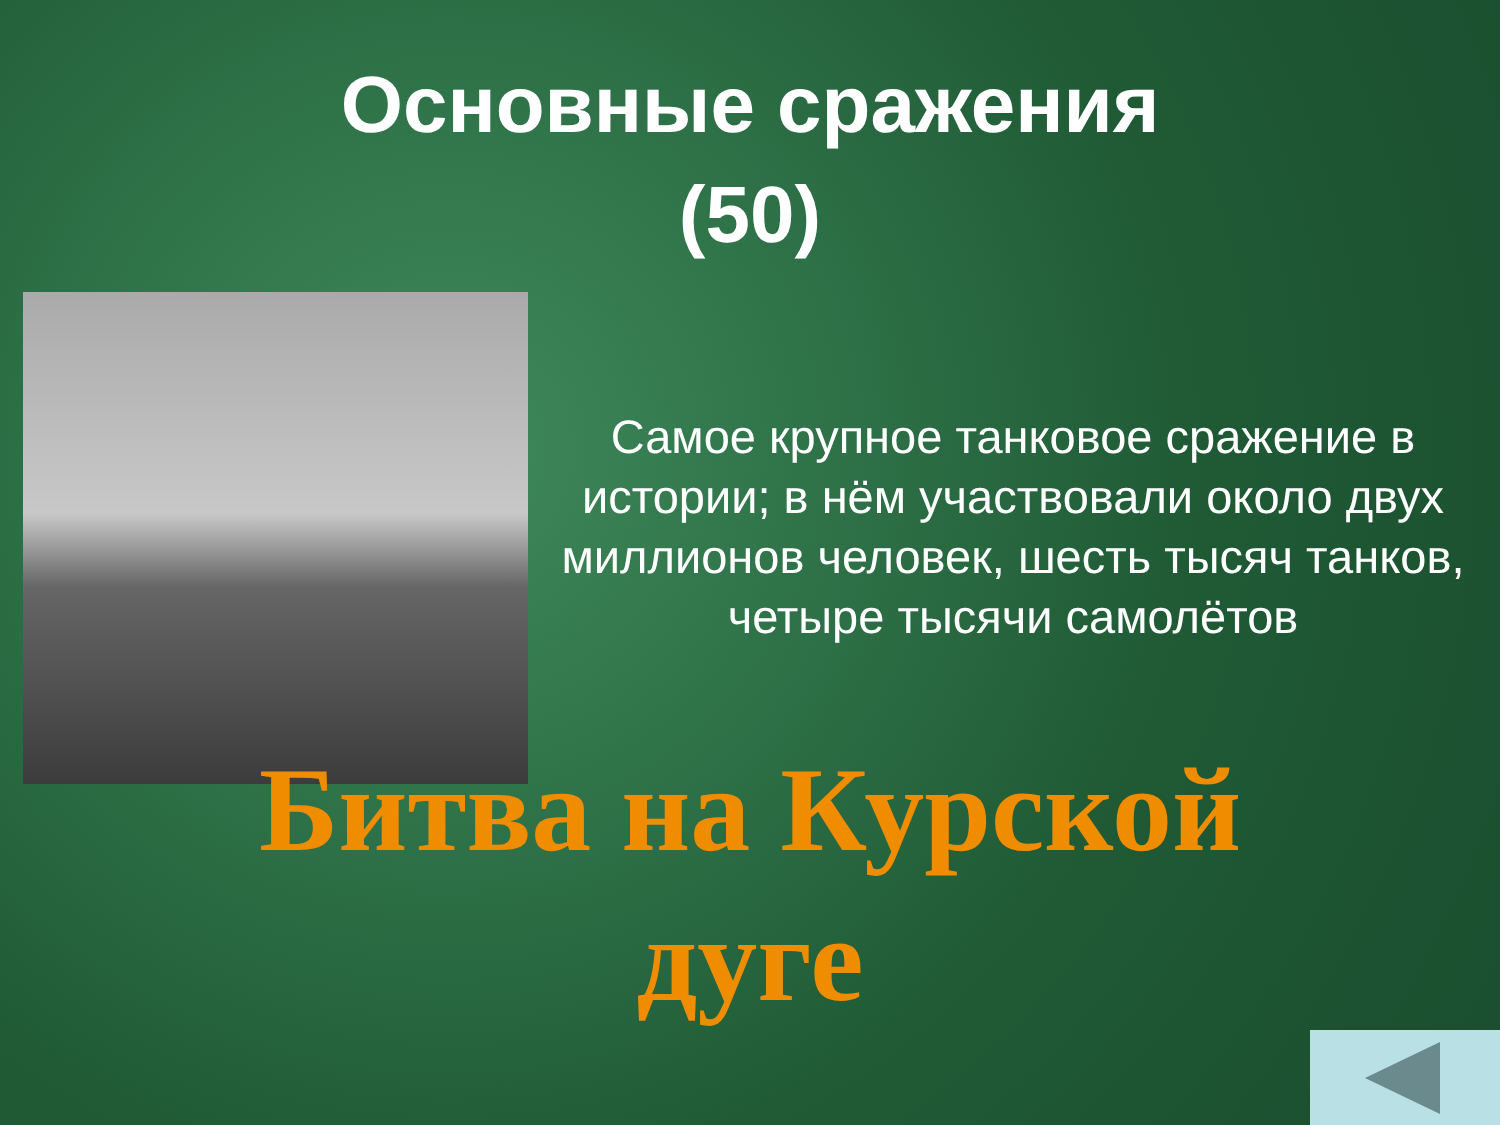Основные сражения
(50)
Самое крупное танковое сражение в истории; в нём участвовали около двух миллионов человек, шесть тысяч танков, четыре тысячи самолётов
Битва на Курской дуге